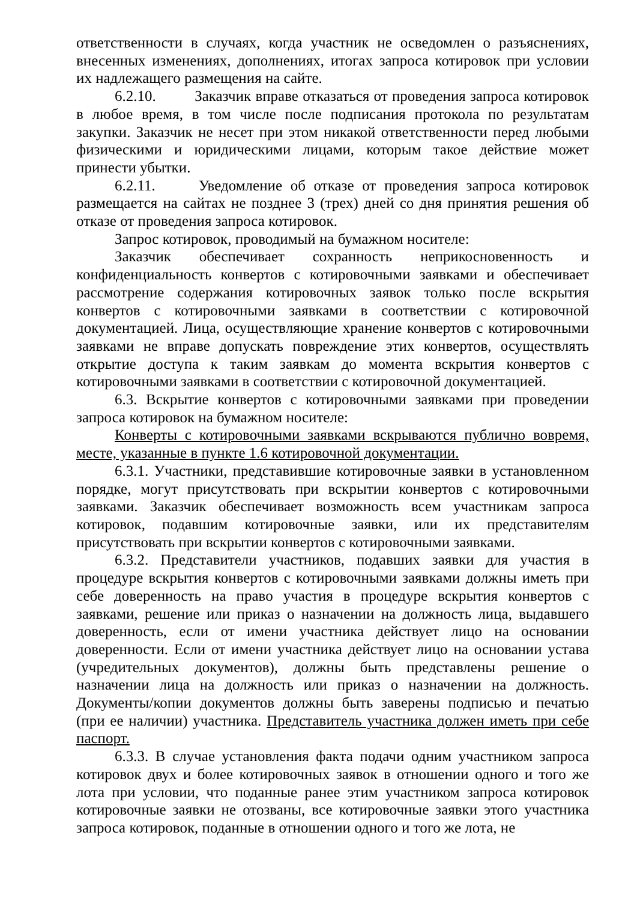ответственности в случаях, когда участник не осведомлен о разъяснениях, внесенных изменениях, дополнениях, итогах запроса котировок при условии их надлежащего размещения на сайте.
6.2.10. Заказчик вправе отказаться от проведения запроса котировок в любое время, в том числе после подписания протокола по результатам закупки. Заказчик не несет при этом никакой ответственности перед любыми физическими и юридическими лицами, которым такое действие может принести убытки.
6.2.11. Уведомление об отказе от проведения запроса котировок размещается на сайтах не позднее 3 (трех) дней со дня принятия решения об отказе от проведения запроса котировок.
Запрос котировок, проводимый на бумажном носителе:
Заказчик обеспечивает сохранность неприкосновенность и конфиденциальность конвертов с котировочными заявками и обеспечивает рассмотрение содержания котировочных заявок только после вскрытия конвертов с котировочными заявками в соответствии с котировочной документацией. Лица, осуществляющие хранение конвертов с котировочными заявками не вправе допускать повреждение этих конвертов, осуществлять открытие доступа к таким заявкам до момента вскрытия конвертов с котировочными заявками в соответствии с котировочной документацией.
6.3. Вскрытие конвертов с котировочными заявками при проведении запроса котировок на бумажном носителе:
Конверты с котировочными заявками вскрываются публично вовремя, месте, указанные в пункте 1.6 котировочной документации.
6.3.1. Участники, представившие котировочные заявки в установленном порядке, могут присутствовать при вскрытии конвертов с котировочными заявками. Заказчик обеспечивает возможность всем участникам запроса котировок, подавшим котировочные заявки, или их представителям присутствовать при вскрытии конвертов с котировочными заявками.
6.3.2. Представители участников, подавших заявки для участия в процедуре вскрытия конвертов с котировочными заявками должны иметь при себе доверенность на право участия в процедуре вскрытия конвертов с заявками, решение или приказ о назначении на должность лица, выдавшего доверенность, если от имени участника действует лицо на основании доверенности. Если от имени участника действует лицо на основании устава (учредительных документов), должны быть представлены решение о назначении лица на должность или приказ о назначении на должность. Документы/копии документов должны быть заверены подписью и печатью (при ее наличии) участника. Представитель участника должен иметь при себе паспорт.
6.3.3. В случае установления факта подачи одним участником запроса котировок двух и более котировочных заявок в отношении одного и того же лота при условии, что поданные ранее этим участником запроса котировок котировочные заявки не отозваны, все котировочные заявки этого участника запроса котировок, поданные в отношении одного и того же лота, не